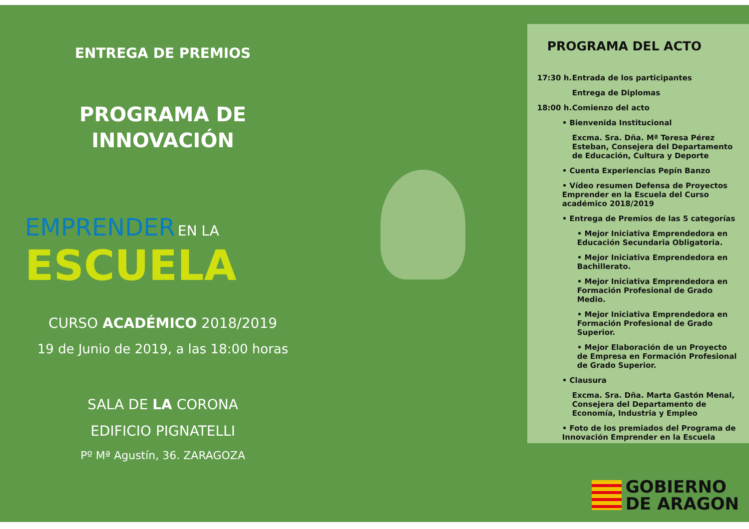ENTREGA DE PREMIOS
PROGRAMA DE
INNOVACIÓN
EMPRENDER EN LA
ESCUELA
CURSO ACADÉMICO 2018/2019
19 de Junio de 2019, a las 18:00 horas
SALA DE LA CORONA
EDIFICIO PIGNATELLI
Pº Mª Agustín, 36. ZARAGOZA
PROGRAMA DEL ACTO
17:30 h. Entrada de los participantes
Entrega de Diplomas
18:00 h. Comienzo del acto
• Bienvenida Institucional
Excma. Sra. Dña. Mª Teresa Pérez Esteban, Consejera del Departamento de Educación, Cultura y Deporte
• Cuenta Experiencias Pepín Banzo
• Vídeo resumen Defensa de Proyectos Emprender en la Escuela del Curso académico 2018/2019
• Entrega de Premios de las 5 categorías
• Mejor Iniciativa Emprendedora en Educación Secundaria Obligatoria.
• Mejor Iniciativa Emprendedora en Bachillerato.
• Mejor Iniciativa Emprendedora en Formación Profesional de Grado Medio.
• Mejor Iniciativa Emprendedora en Formación Profesional de Grado Superior.
• Mejor Elaboración de un Proyecto de Empresa en Formación Profesional de Grado Superior.
• Clausura
Excma. Sra. Dña. Marta Gastón Menal, Consejera del Departamento de Economía, Industria y Empleo
• Foto de los premiados del Programa de Innovación Emprender en la Escuela
GOBIERNO
DE ARAGON